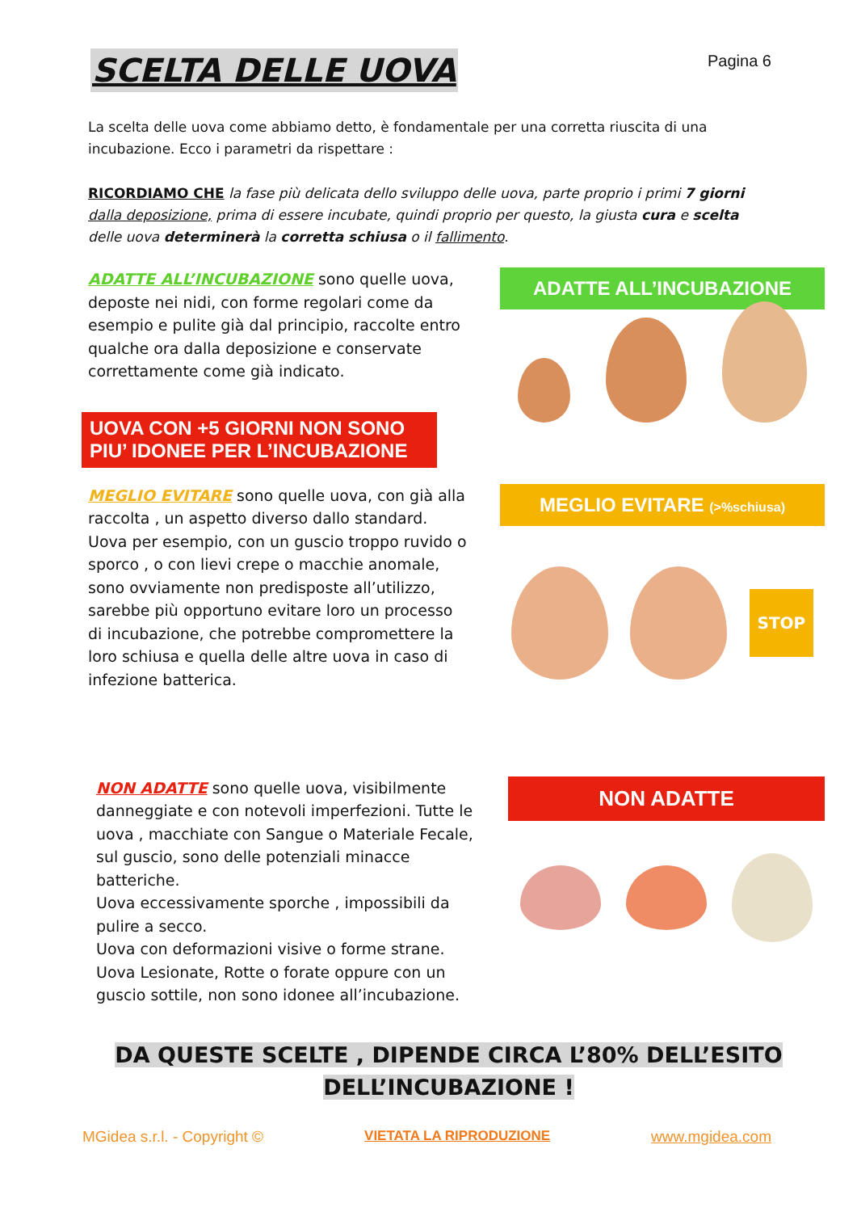SCELTA DELLE UOVA
Pagina 6
La scelta delle uova come abbiamo detto, è fondamentale per una corretta riuscita di una incubazione. Ecco i parametri da rispettare :
RICORDIAMO CHE la fase più delicata dello sviluppo delle uova, parte proprio i primi 7 giorni dalla deposizione, prima di essere incubate, quindi proprio per questo, la giusta cura e scelta delle uova determinerà la corretta schiusa o il fallimento.
ADATTE ALL’INCUBAZIONE sono quelle uova, deposte nei nidi, con forme regolari come da esempio e pulite già dal principio, raccolte entro qualche ora dalla deposizione e conservate correttamente come già indicato.
UOVA CON +5 GIORNI NON SONO PIU’ IDONEE PER L’INCUBAZIONE
ADATTE ALL’INCUBAZIONE
MEGLIO EVITARE sono quelle uova, con già alla raccolta , un aspetto diverso dallo standard. Uova per esempio, con un guscio troppo ruvido o sporco , o con lievi crepe o macchie anomale, sono ovviamente non predisposte all’utilizzo, sarebbe più opportuno evitare loro un processo di incubazione, che potrebbe compromettere la loro schiusa e quella delle altre uova in caso di infezione batterica.
MEGLIO EVITARE (>%schiusa)
STOP
NON ADATTE sono quelle uova, visibilmente danneggiate e con notevoli imperfezioni. Tutte le uova , macchiate con Sangue o Materiale Fecale, sul guscio, sono delle potenziali minacce batteriche.
Uova eccessivamente sporche , impossibili da pulire a secco.
Uova con deformazioni visive o forme strane.
Uova Lesionate, Rotte o forate oppure con un guscio sottile, non sono idonee all’incubazione.
NON ADATTE
DA QUESTE SCELTE , DIPENDE CIRCA L’80% DELL’ESITO
DELL’INCUBAZIONE !
MGidea s.r.l. - Copyright © VIETATA LA RIPRODUZIONE www.mgidea.com